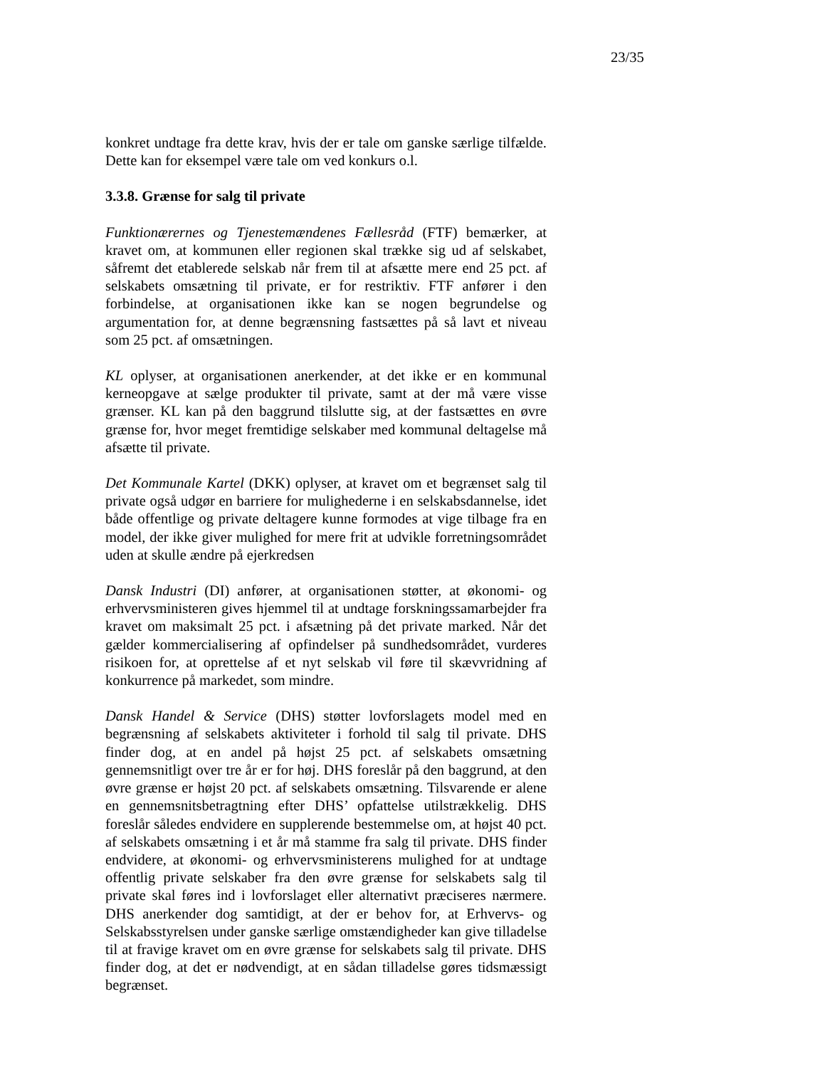23/35
konkret undtage fra dette krav, hvis der er tale om ganske særlige tilfælde. Dette kan for eksempel være tale om ved konkurs o.l.
3.3.8. Grænse for salg til private
Funktionærernes og Tjenestemændenes Fællesråd (FTF) bemærker, at kravet om, at kommunen eller regionen skal trække sig ud af selskabet, såfremt det etablerede selskab når frem til at afsætte mere end 25 pct. af selskabets omsætning til private, er for restriktiv. FTF anfører i den forbindelse, at organisationen ikke kan se nogen begrundelse og argumentation for, at denne begrænsning fastsættes på så lavt et niveau som 25 pct. af omsætningen.
KL oplyser, at organisationen anerkender, at det ikke er en kommunal kerneopgave at sælge produkter til private, samt at der må være visse grænser. KL kan på den baggrund tilslutte sig, at der fastsættes en øvre grænse for, hvor meget fremtidige selskaber med kommunal deltagelse må afsætte til private.
Det Kommunale Kartel (DKK) oplyser, at kravet om et begrænset salg til private også udgør en barriere for mulighederne i en selskabsdannelse, idet både offentlige og private deltagere kunne formodes at vige tilbage fra en model, der ikke giver mulighed for mere frit at udvikle forretningsområdet uden at skulle ændre på ejerkredsen
Dansk Industri (DI) anfører, at organisationen støtter, at økonomi- og erhvervsministeren gives hjemmel til at undtage forskningssamarbejder fra kravet om maksimalt 25 pct. i afsætning på det private marked. Når det gælder kommercialisering af opfindelser på sundhedsområdet, vurderes risikoen for, at oprettelse af et nyt selskab vil føre til skævvridning af konkurrence på markedet, som mindre.
Dansk Handel & Service (DHS) støtter lovforslagets model med en begrænsning af selskabets aktiviteter i forhold til salg til private. DHS finder dog, at en andel på højst 25 pct. af selskabets omsætning gennemsnitligt over tre år er for høj. DHS foreslår på den baggrund, at den øvre grænse er højst 20 pct. af selskabets omsætning. Tilsvarende er alene en gennemsnitsbetragtning efter DHS’ opfattelse utilstrækkelig. DHS foreslår således endvidere en supplerende bestemmelse om, at højst 40 pct. af selskabets omsætning i et år må stamme fra salg til private. DHS finder endvidere, at økonomi- og erhvervsministerens mulighed for at undtage offentlig private selskaber fra den øvre grænse for selskabets salg til private skal føres ind i lovforslaget eller alternativt præciseres nærmere. DHS anerkender dog samtidigt, at der er behov for, at Erhvervs- og Selskabsstyrelsen under ganske særlige omstændigheder kan give tilladelse til at fravige kravet om en øvre grænse for selskabets salg til private. DHS finder dog, at det er nødvendigt, at en sådan tilladelse gøres tidsmæssigt begrænset.